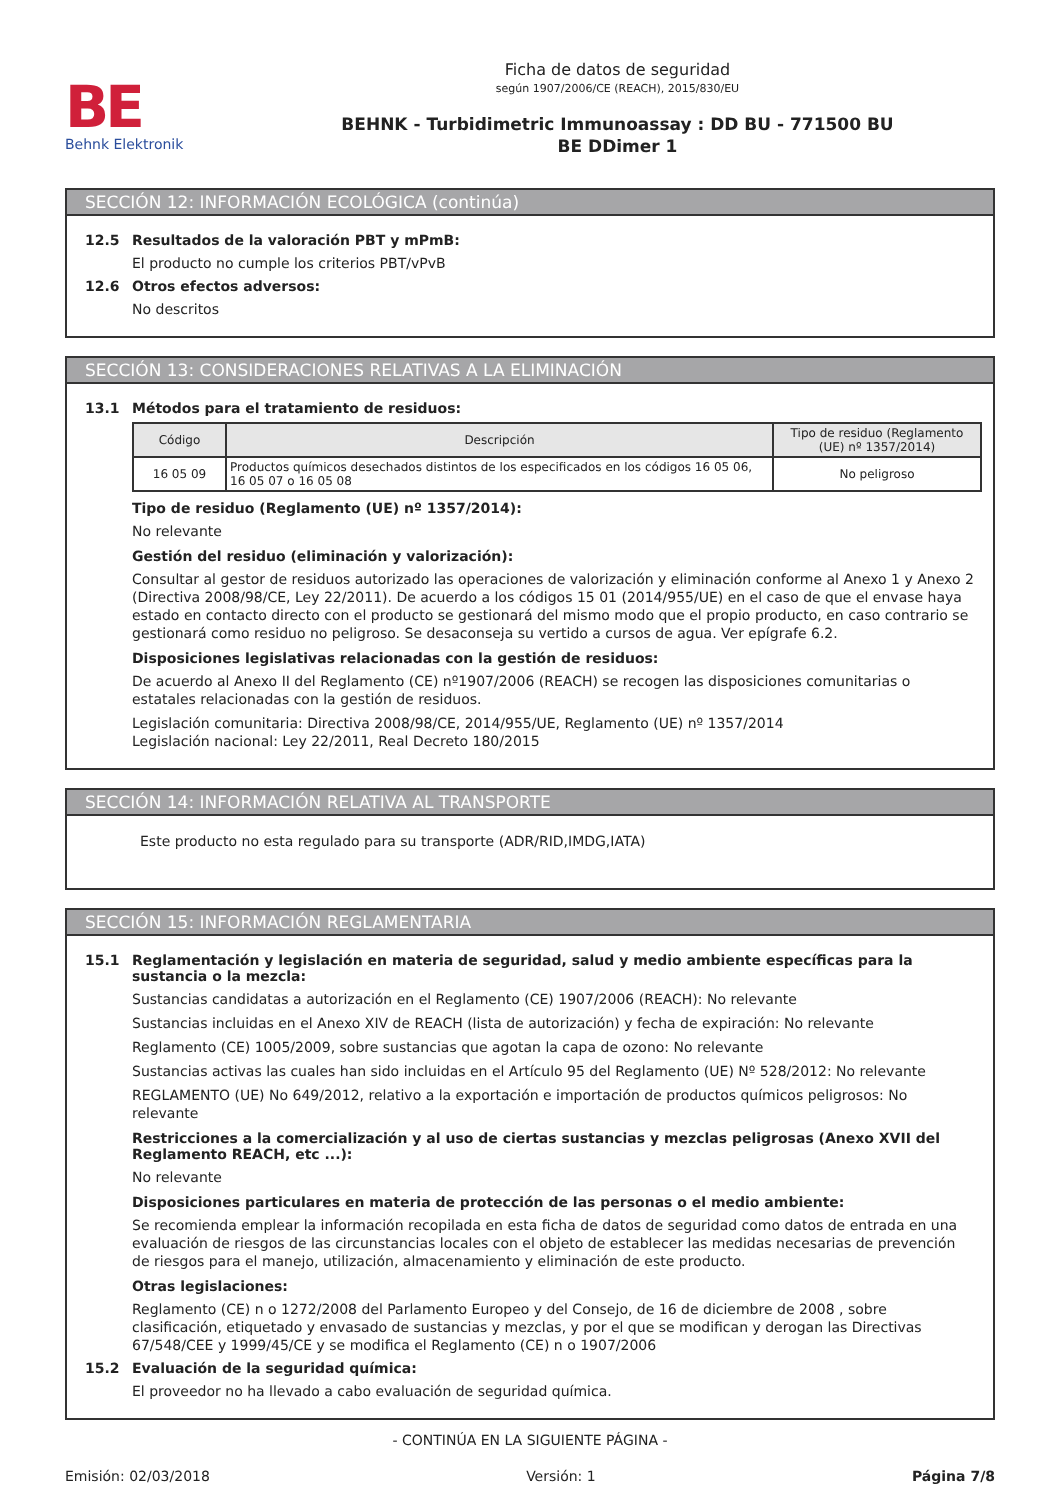BE
Behnk Elektronik
Ficha de datos de seguridad
según 1907/2006/CE (REACH), 2015/830/EU
BEHNK - Turbidimetric Immunoassay : DD BU - 771500 BU
BE DDimer 1
SECCIÓN 12: INFORMACIÓN ECOLÓGICA (continúa)
12.5 Resultados de la valoración PBT y mPmB:
El producto no cumple los criterios PBT/vPvB
12.6 Otros efectos adversos:
No descritos
SECCIÓN 13: CONSIDERACIONES RELATIVAS A LA ELIMINACIÓN
13.1 Métodos para el tratamiento de residuos:
| Código | Descripción | Tipo de residuo (Reglamento (UE) nº 1357/2014) |
| --- | --- | --- |
| 16 05 09 | Productos químicos desechados distintos de los especificados en los códigos 16 05 06, 16 05 07 o 16 05 08 | No peligroso |
Tipo de residuo (Reglamento (UE) nº 1357/2014):
No relevante
Gestión del residuo (eliminación y valorización):
Consultar al gestor de residuos autorizado las operaciones de valorización y eliminación conforme al Anexo 1 y Anexo 2 (Directiva 2008/98/CE, Ley 22/2011). De acuerdo a los códigos 15 01 (2014/955/UE) en el caso de que el envase haya estado en contacto directo con el producto se gestionará del mismo modo que el propio producto, en caso contrario se gestionará como residuo no peligroso. Se desaconseja su vertido a cursos de agua. Ver epígrafe 6.2.
Disposiciones legislativas relacionadas con la gestión de residuos:
De acuerdo al Anexo II del Reglamento (CE) nº1907/2006 (REACH) se recogen las disposiciones comunitarias o estatales relacionadas con la gestión de residuos.
Legislación comunitaria: Directiva 2008/98/CE, 2014/955/UE, Reglamento (UE) nº 1357/2014
Legislación nacional: Ley 22/2011, Real Decreto 180/2015
SECCIÓN 14: INFORMACIÓN RELATIVA AL TRANSPORTE
Este producto no esta regulado para su transporte (ADR/RID,IMDG,IATA)
SECCIÓN 15: INFORMACIÓN REGLAMENTARIA
15.1 Reglamentación y legislación en materia de seguridad, salud y medio ambiente específicas para la sustancia o la mezcla:
Sustancias candidatas a autorización en el Reglamento (CE) 1907/2006 (REACH): No relevante
Sustancias incluidas en el Anexo XIV de REACH (lista de autorización) y fecha de expiración: No relevante
Reglamento (CE) 1005/2009, sobre sustancias que agotan la capa de ozono: No relevante
Sustancias activas las cuales han sido incluidas en el Artículo 95 del Reglamento (UE) Nº 528/2012: No relevante
REGLAMENTO (UE) No 649/2012, relativo a la exportación e importación de productos químicos peligrosos: No relevante
Restricciones a la comercialización y al uso de ciertas sustancias y mezclas peligrosas (Anexo XVII del Reglamento REACH, etc ...):
No relevante
Disposiciones particulares en materia de protección de las personas o el medio ambiente:
Se recomienda emplear la información recopilada en esta ficha de datos de seguridad como datos de entrada en una evaluación de riesgos de las circunstancias locales con el objeto de establecer las medidas necesarias de prevención de riesgos para el manejo, utilización, almacenamiento y eliminación de este producto.
Otras legislaciones:
Reglamento (CE) n o 1272/2008 del Parlamento Europeo y del Consejo, de 16 de diciembre de 2008 , sobre clasificación, etiquetado y envasado de sustancias y mezclas, y por el que se modifican y derogan las Directivas 67/548/CEE y 1999/45/CE y se modifica el Reglamento (CE) n o 1907/2006
15.2 Evaluación de la seguridad química:
El proveedor no ha llevado a cabo evaluación de seguridad química.
- CONTINÚA EN LA SIGUIENTE PÁGINA -
Emisión: 02/03/2018 Versión: 1 Página 7/8